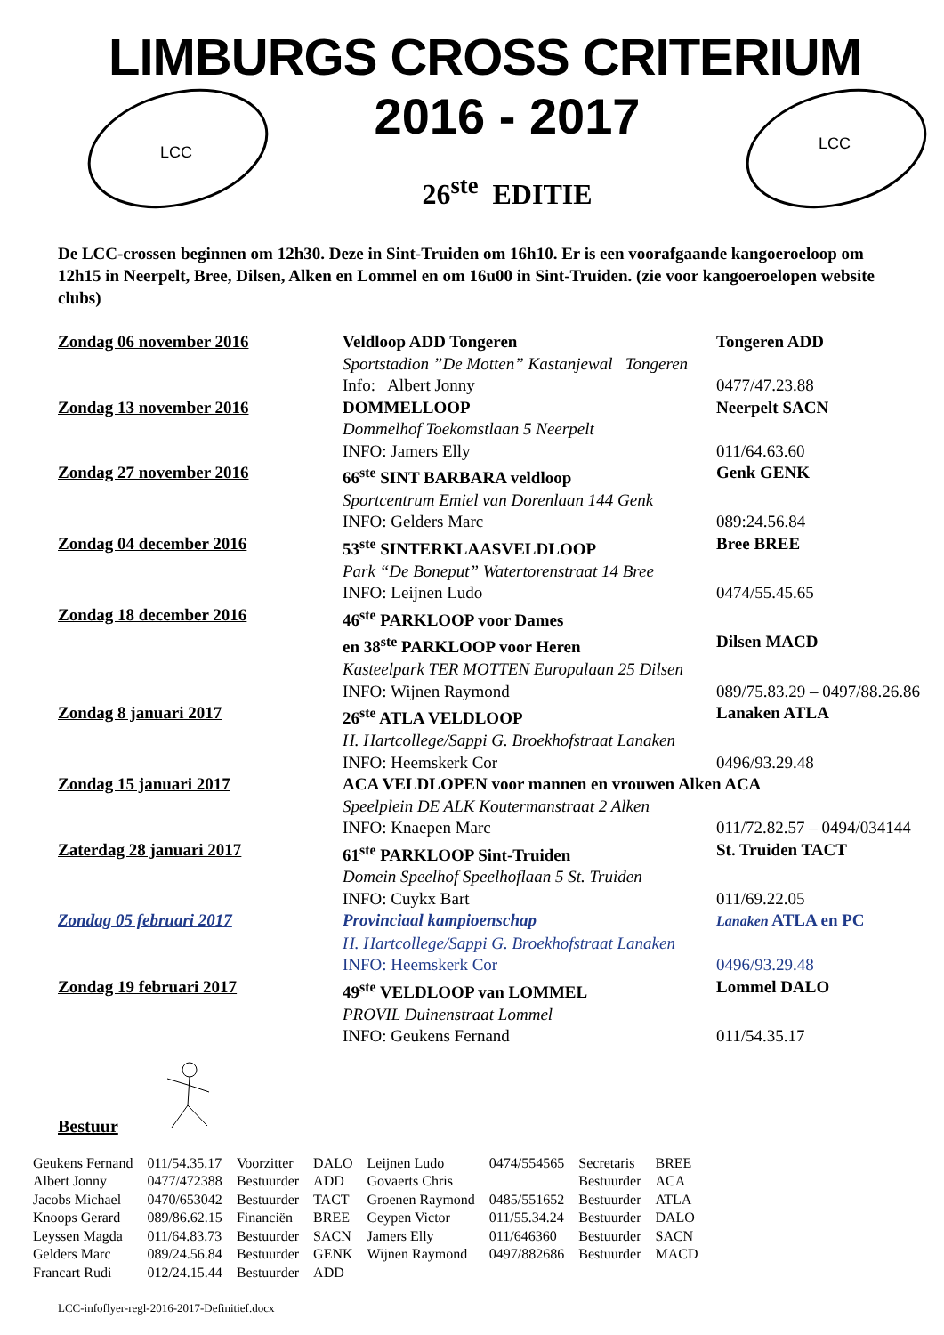LIMBURGS CROSS CRITERIUM
LCC
2016 - 2017
26<sup>ste</sup> EDITIE
LCC
De LCC-crossen beginnen om 12h30. Deze in Sint-Truiden om 16h10. Er is een voorafgaande kangoeroeloop om 12h15 in Neerpelt, Bree, Dilsen, Alken en Lommel en om 16u00 in Sint-Truiden. (zie voor kangoeroelopen website clubs)
| Zondag 06 november 2016 | Veldloop ADD Tongeren | Tongeren ADD |
| | Sportstadion ”De Motten” Kastanjewal Tongeren | |
| | Info: Albert Jonny | 0477/47.23.88 |
| Zondag 13 november 2016 | DOMMELLOOP | Neerpelt SACN |
| | Dommelhof Toekomstlaan 5 Neerpelt | |
| | INFO: Jamers Elly | 011/64.63.60 |
| Zondag 27 november 2016 | 66<sup>ste</sup> SINT BARBARA veldloop | Genk GENK |
| | Sportcentrum Emiel van Dorenlaan 144 Genk | |
| | INFO: Gelders Marc | 089:24.56.84 |
| Zondag 04 december 2016 | 53<sup>ste</sup> SINTERKLAASVELDLOOP | Bree BREE |
| | Park “De Boneput” Watertorenstraat 14 Bree | |
| | INFO: Leijnen Ludo | 0474/55.45.65 |
| Zondag 18 december 2016 | 46<sup>ste</sup> PARKLOOP voor Dames | |
| | en 38<sup>ste</sup> PARKLOOP voor Heren | Dilsen MACD |
| | Kasteelpark TER MOTTEN Europalaan 25 Dilsen | |
| | INFO: Wijnen Raymond | 089/75.83.29 – 0497/88.26.86 |
| Zondag 8 januari 2017 | 26<sup>ste</sup> ATLA VELDLOOP | Lanaken ATLA |
| | H. Hartcollege/Sappi G. Broekhofstraat Lanaken | |
| | INFO: Heemskerk Cor | 0496/93.29.48 |
| Zondag 15 januari 2017 | ACA VELDLOPEN voor mannen en vrouwen Alken ACA | |
| | Speelplein DE ALK Koutermanstraat 2 Alken | |
| | INFO: Knaepen Marc | 011/72.82.57 – 0494/034144 |
| Zaterdag 28 januari 2017 | 61<sup>ste</sup> PARKLOOP Sint-Truiden | St. Truiden TACT |
| | Domein Speelhof Speelhoflaan 5 St. Truiden | |
| | INFO: Cuykx Bart | 011/69.22.05 |
| Zondag 05 februari 2017 | Provinciaal kampioenschap | Lanaken ATLA en PC |
| | H. Hartcollege/Sappi G. Broekhofstraat Lanaken | |
| | INFO: Heemskerk Cor | 0496/93.29.48 |
| Zondag 19 februari 2017 | 49<sup>ste</sup> VELDLOOP van LOMMEL | Lommel DALO |
| | PROVIL Duinenstraat Lommel | |
| | INFO: Geukens Fernand | 011/54.35.17 |
Bestuur
| Geukens Fernand | 011/54.35.17 | Voorzitter | DALO | Leijnen Ludo | 0474/554565 | Secretaris | BREE |
| Albert Jonny | 0477/472388 | Bestuurder | ADD | Govaerts Chris | | Bestuurder | ACA |
| Jacobs Michael | 0470/653042 | Bestuurder | TACT | Groenen Raymond | 0485/551652 | Bestuurder | ATLA |
| Knoops Gerard | 089/86.62.15 | Financiën | BREE | Geypen Victor | 011/55.34.24 | Bestuurder | DALO |
| Leyssen Magda | 011/64.83.73 | Bestuurder | SACN | Jamers Elly | 011/646360 | Bestuurder | SACN |
| Gelders Marc | 089/24.56.84 | Bestuurder | GENK | Wijnen Raymond | 0497/882686 | Bestuurder | MACD |
| Francart Rudi | 012/24.15.44 | Bestuurder | ADD | | | | |
LCC-infoflyer-regl-2016-2017-Definitief.docx